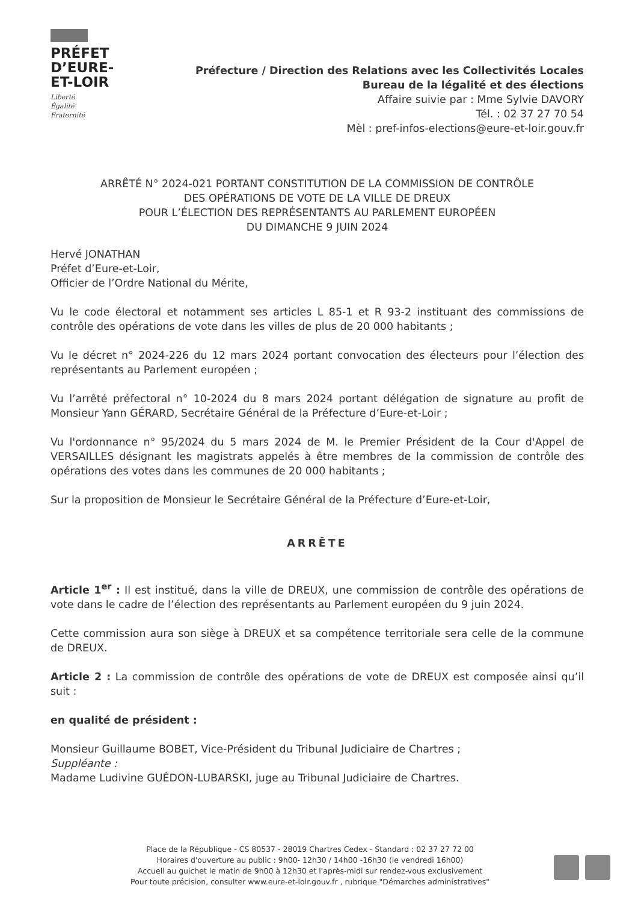PRÉFET
D’EURE-
ET-LOIR
Liberté
Égalité
Fraternité
Préfecture / Direction des Relations avec les Collectivités Locales
Bureau de la légalité et des élections
Affaire suivie par : Mme Sylvie DAVORY
Tél. : 02 37 27 70 54
Mèl : pref-infos-elections@eure-et-loir.gouv.fr
ARRÊTÉ N° 2024-021 PORTANT CONSTITUTION DE LA COMMISSION DE CONTRÔLE
DES OPÉRATIONS DE VOTE DE LA VILLE DE DREUX
POUR L’ÉLECTION DES REPRÉSENTANTS AU PARLEMENT EUROPÉEN
DU DIMANCHE 9 JUIN 2024
Hervé JONATHAN
Préfet d’Eure-et-Loir,
Officier de l’Ordre National du Mérite,
Vu le code électoral et notamment ses articles L 85-1 et R 93-2 instituant des commissions de contrôle des opérations de vote dans les villes de plus de 20 000 habitants ;
Vu le décret n° 2024-226 du 12 mars 2024 portant convocation des électeurs pour l’élection des représentants au Parlement européen ;
Vu l’arrêté préfectoral n° 10-2024 du 8 mars 2024 portant délégation de signature au profit de Monsieur Yann GÉRARD, Secrétaire Général de la Préfecture d’Eure-et-Loir ;
Vu l'ordonnance n° 95/2024 du 5 mars 2024 de M. le Premier Président de la Cour d'Appel de VERSAILLES désignant les magistrats appelés à être membres de la commission de contrôle des opérations des votes dans les communes de 20 000 habitants ;
Sur la proposition de Monsieur le Secrétaire Général de la Préfecture d’Eure-et-Loir,
ARRÊTE
Article 1<sup>er</sup> : Il est institué, dans la ville de DREUX, une commission de contrôle des opérations de vote dans le cadre de l’élection des représentants au Parlement européen du 9 juin 2024.
Cette commission aura son siège à DREUX et sa compétence territoriale sera celle de la commune de DREUX.
Article 2 : La commission de contrôle des opérations de vote de DREUX est composée ainsi qu’il suit :
en qualité de président :
Monsieur Guillaume BOBET, Vice-Président du Tribunal Judiciaire de Chartres ;
Suppléante :
Madame Ludivine GUÉDON-LUBARSKI, juge au Tribunal Judiciaire de Chartres.
Place de la République - CS 80537 - 28019 Chartres Cedex - Standard : 02 37 27 72 00
Horaires d'ouverture au public : 9h00- 12h30 / 14h00 -16h30 (le vendredi 16h00)
Accueil au guichet le matin de 9h00 à 12h30 et l'après-midi sur rendez-vous exclusivement
Pour toute précision, consulter www.eure-et-loir.gouv.fr , rubrique "Démarches administratives"